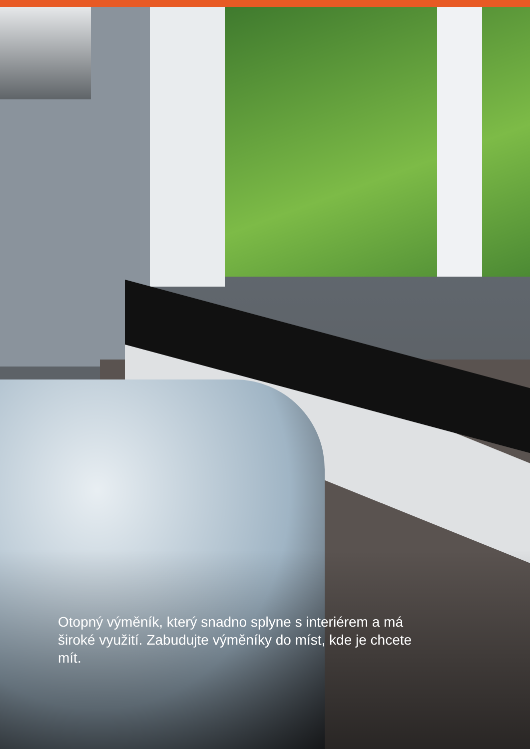Otopný výměník, který snadno splyne s interiérem a má široké využití. Zabudujte výměníky do míst, kde je chcete mít.